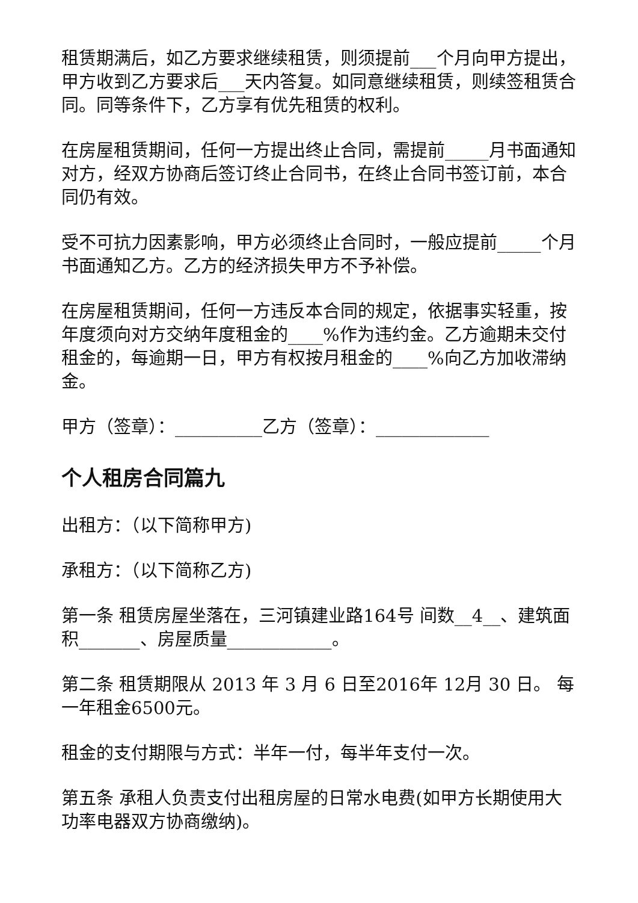租赁期满后，如乙方要求继续租赁，则须提前___个月向甲方提出，甲方收到乙方要求后___天内答复。如同意继续租赁，则续签租赁合同。同等条件下，乙方享有优先租赁的权利。
在房屋租赁期间，任何一方提出终止合同，需提前_____月书面通知对方，经双方协商后签订终止合同书，在终止合同书签订前，本合同仍有效。
受不可抗力因素影响，甲方必须终止合同时，一般应提前_____个月书面通知乙方。乙方的经济损失甲方不予补偿。
在房屋租赁期间，任何一方违反本合同的规定，依据事实轻重，按年度须向对方交纳年度租金的____%作为违约金。乙方逾期未交付租金的，每逾期一日，甲方有权按月租金的____%向乙方加收滞纳金。
甲方（签章）：__________乙方（签章）：_____________
个人租房合同篇九
出租方：（以下简称甲方)
承租方：（以下简称乙方)
第一条 租赁房屋坐落在，三河镇建业路164号 间数__4__、建筑面积_______、房屋质量____________。
第二条 租赁期限从 2013 年 3 月 6 日至2016年 12月 30 日。 每一年租金6500元。
租金的支付期限与方式：半年一付，每半年支付一次。
第五条 承租人负责支付出租房屋的日常水电费(如甲方长期使用大功率电器双方协商缴纳)。